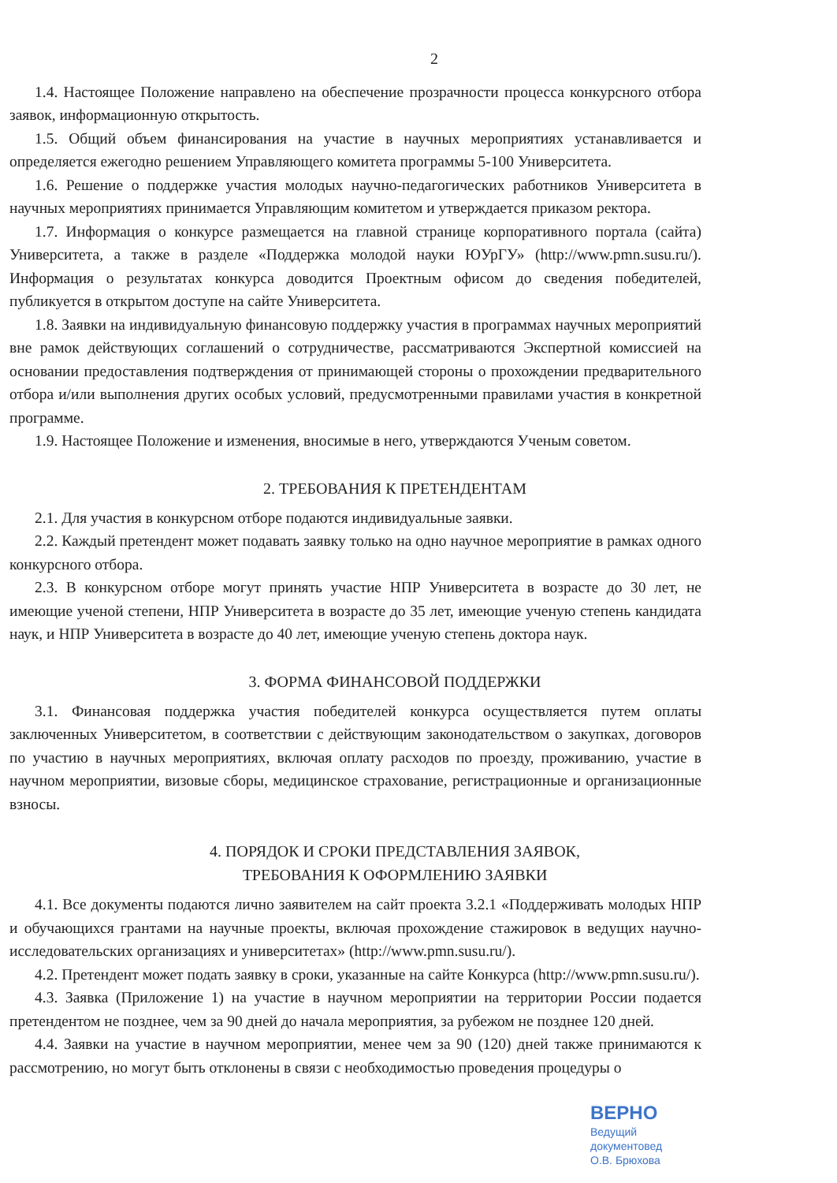2
1.4. Настоящее Положение направлено на обеспечение прозрачности процесса конкурсного отбора заявок, информационную открытость.
1.5. Общий объем финансирования на участие в научных мероприятиях устанавливается и определяется ежегодно решением Управляющего комитета программы 5-100 Университета.
1.6. Решение о поддержке участия молодых научно-педагогических работников Университета в научных мероприятиях принимается Управляющим комитетом и утверждается приказом ректора.
1.7. Информация о конкурсе размещается на главной странице корпоративного портала (сайта) Университета, а также в разделе «Поддержка молодой науки ЮУрГУ» (http://www.pmn.susu.ru/). Информация о результатах конкурса доводится Проектным офисом до сведения победителей, публикуется в открытом доступе на сайте Университета.
1.8. Заявки на индивидуальную финансовую поддержку участия в программах научных мероприятий вне рамок действующих соглашений о сотрудничестве, рассматриваются Экспертной комиссией на основании предоставления подтверждения от принимающей стороны о прохождении предварительного отбора и/или выполнения других особых условий, предусмотренными правилами участия в конкретной программе.
1.9. Настоящее Положение и изменения, вносимые в него, утверждаются Ученым советом.
2. ТРЕБОВАНИЯ К ПРЕТЕНДЕНТАМ
2.1. Для участия в конкурсном отборе подаются индивидуальные заявки.
2.2. Каждый претендент может подавать заявку только на одно научное мероприятие в рамках одного конкурсного отбора.
2.3. В конкурсном отборе могут принять участие НПР Университета в возрасте до 30 лет, не имеющие ученой степени, НПР Университета в возрасте до 35 лет, имеющие ученую степень кандидата наук, и НПР Университета в возрасте до 40 лет, имеющие ученую степень доктора наук.
3. ФОРМА ФИНАНСОВОЙ ПОДДЕРЖКИ
3.1. Финансовая поддержка участия победителей конкурса осуществляется путем оплаты заключенных Университетом, в соответствии с действующим законодательством о закупках, договоров по участию в научных мероприятиях, включая оплату расходов по проезду, проживанию, участие в научном мероприятии, визовые сборы, медицинское страхование, регистрационные и организационные взносы.
4. ПОРЯДОК И СРОКИ ПРЕДСТАВЛЕНИЯ ЗАЯВОК,
ТРЕБОВАНИЯ К ОФОРМЛЕНИЮ ЗАЯВКИ
4.1. Все документы подаются лично заявителем на сайт проекта 3.2.1 «Поддерживать молодых НПР и обучающихся грантами на научные проекты, включая прохождение стажировок в ведущих научно-исследовательских организациях и университетах» (http://www.pmn.susu.ru/).
4.2. Претендент может подать заявку в сроки, указанные на сайте Конкурса (http://www.pmn.susu.ru/).
4.3. Заявка (Приложение 1) на участие в научном мероприятии на территории России подается претендентом не позднее, чем за 90 дней до начала мероприятия, за рубежом не позднее 120 дней.
4.4. Заявки на участие в научном мероприятии, менее чем за 90 (120) дней также принимаются к рассмотрению, но могут быть отклонены в связи с необходимостью проведения процедуры о
ВЕРНО
Ведущий документовед
О.В. Брюхова